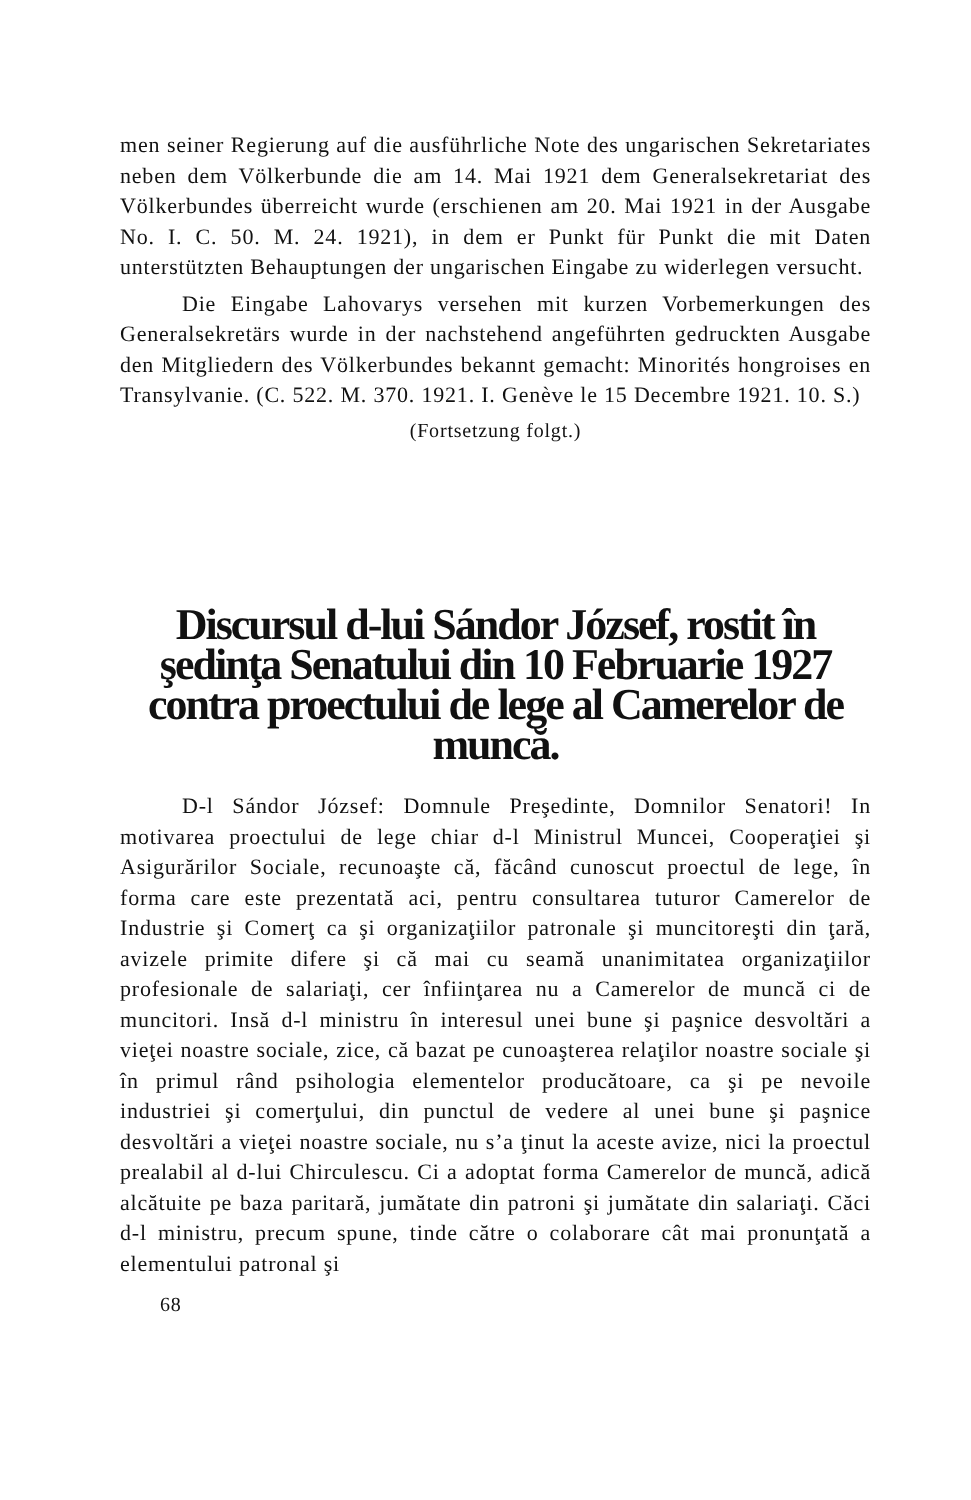men seiner Regierung auf die ausführliche Note des ungarischen Sekretariates neben dem Völkerbunde die am 14. Mai 1921 dem Generalsekretariat des Völkerbundes überreicht wurde (erschienen am 20. Mai 1921 in der Ausgabe No. I. C. 50. M. 24. 1921), in dem er Punkt für Punkt die mit Daten unterstützten Behauptungen der ungarischen Eingabe zu widerlegen versucht.
Die Eingabe Lahovarys versehen mit kurzen Vorbemerkungen des Generalsekretärs wurde in der nachstehend angeführten gedruckten Ausgabe den Mitgliedern des Völkerbundes bekannt gemacht: Minorités hongroises en Transylvanie. (C. 522. M. 370. 1921. I. Genève le 15 Decembre 1921. 10. S.)
(Fortsetzung folgt.)
Discursul d-lui Sándor József, rostit în şedinţa Senatului din 10 Februarie 1927 contra proectului de lege al Camerelor de muncă.
D-l Sándor József: Domnule Preşedinte, Domnilor Senatori! In motivarea proectului de lege chiar d-l Ministrul Muncei, Cooperaţiei şi Asigurărilor Sociale, recunoaşte că, făcând cunoscut proectul de lege, în forma care este prezentată aci, pentru consultarea tuturor Camerelor de Industrie şi Comerţ ca şi organizaţiilor patronale şi muncitoreşti din ţară, avizele primite difere şi că mai cu seamă unanimitatea organizaţiilor profesionale de salariaţi, cer înfiinţarea nu a Camerelor de muncă ci de muncitori. Insă d-l ministru în interesul unei bune şi paşnice desvoltări a vieţei noastre sociale, zice, că bazat pe cunoaşterea relaţilor noastre sociale şi în primul rând psihologia elementelor producătoare, ca şi pe nevoile industriei şi comerţului, din punctul de vedere al unei bune şi paşnice desvoltări a vieţei noastre sociale, nu s’a ţinut la aceste avize, nici la proectul prealabil al d-lui Chirculescu. Ci a adoptat forma Camerelor de muncă, adică alcătuite pe baza paritară, jumătate din patroni şi jumătate din salariaţi. Căci d-l ministru, precum spune, tinde către o colaborare cât mai pronunţată a elementului patronal şi
68